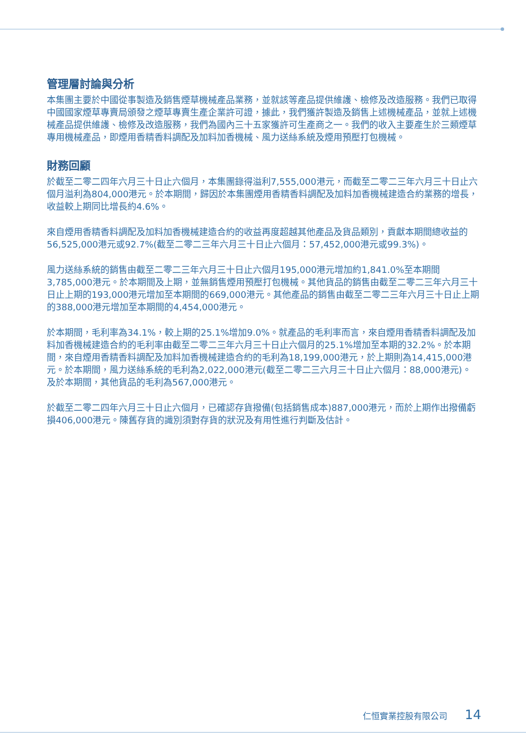管理層討論與分析
本集團主要於中國從事製造及銷售煙草機械產品業務，並就該等產品提供維護、檢修及改造服務。我們已取得中國國家煙草專賣局頒發之煙草專賣生產企業許可證，據此，我們獲許製造及銷售上述機械產品，並就上述機械產品提供維護、檢修及改造服務，我們為國內三十五家獲許可生產商之一。我們的收入主要產生於三類煙草專用機械產品，即煙用香精香料調配及加料加香機械、風力送絲系統及煙用預壓打包機械。
財務回顧
於截至二零二四年六月三十日止六個月，本集團錄得溢利7,555,000港元，而截至二零二三年六月三十日止六個月溢利為804,000港元。於本期間，歸因於本集團煙用香精香料調配及加料加香機械建造合約業務的增長，收益較上期同比增長約4.6%。
來自煙用香精香料調配及加料加香機械建造合約的收益再度超越其他產品及貨品類別，貢獻本期間總收益的56,525,000港元或92.7%(截至二零二三年六月三十日止六個月：57,452,000港元或99.3%)。
風力送絲系統的銷售由截至二零二三年六月三十日止六個月195,000港元增加約1,841.0%至本期間3,785,000港元。於本期間及上期，並無銷售煙用預壓打包機械。其他貨品的銷售由截至二零二三年六月三十日止上期的193,000港元增加至本期間的669,000港元。其他產品的銷售由截至二零二三年六月三十日止上期的388,000港元增加至本期間的4,454,000港元。
於本期間，毛利率為34.1%，較上期的25.1%增加9.0%。就產品的毛利率而言，來自煙用香精香料調配及加料加香機械建造合約的毛利率由截至二零二三年六月三十日止六個月的25.1%增加至本期的32.2%。於本期間，來自煙用香精香料調配及加料加香機械建造合約的毛利為18,199,000港元，於上期則為14,415,000港元。於本期間，風力送絲系統的毛利為2,022,000港元(截至二零二三六月三十日止六個月：88,000港元)。及於本期間，其他貨品的毛利為567,000港元。
於截至二零二四年六月三十日止六個月，已確認存貨撥備(包括銷售成本)887,000港元，而於上期作出撥備虧損406,000港元。陳舊存貨的識別須對存貨的狀況及有用性進行判斷及估計。
仁恒實業控股有限公司 14